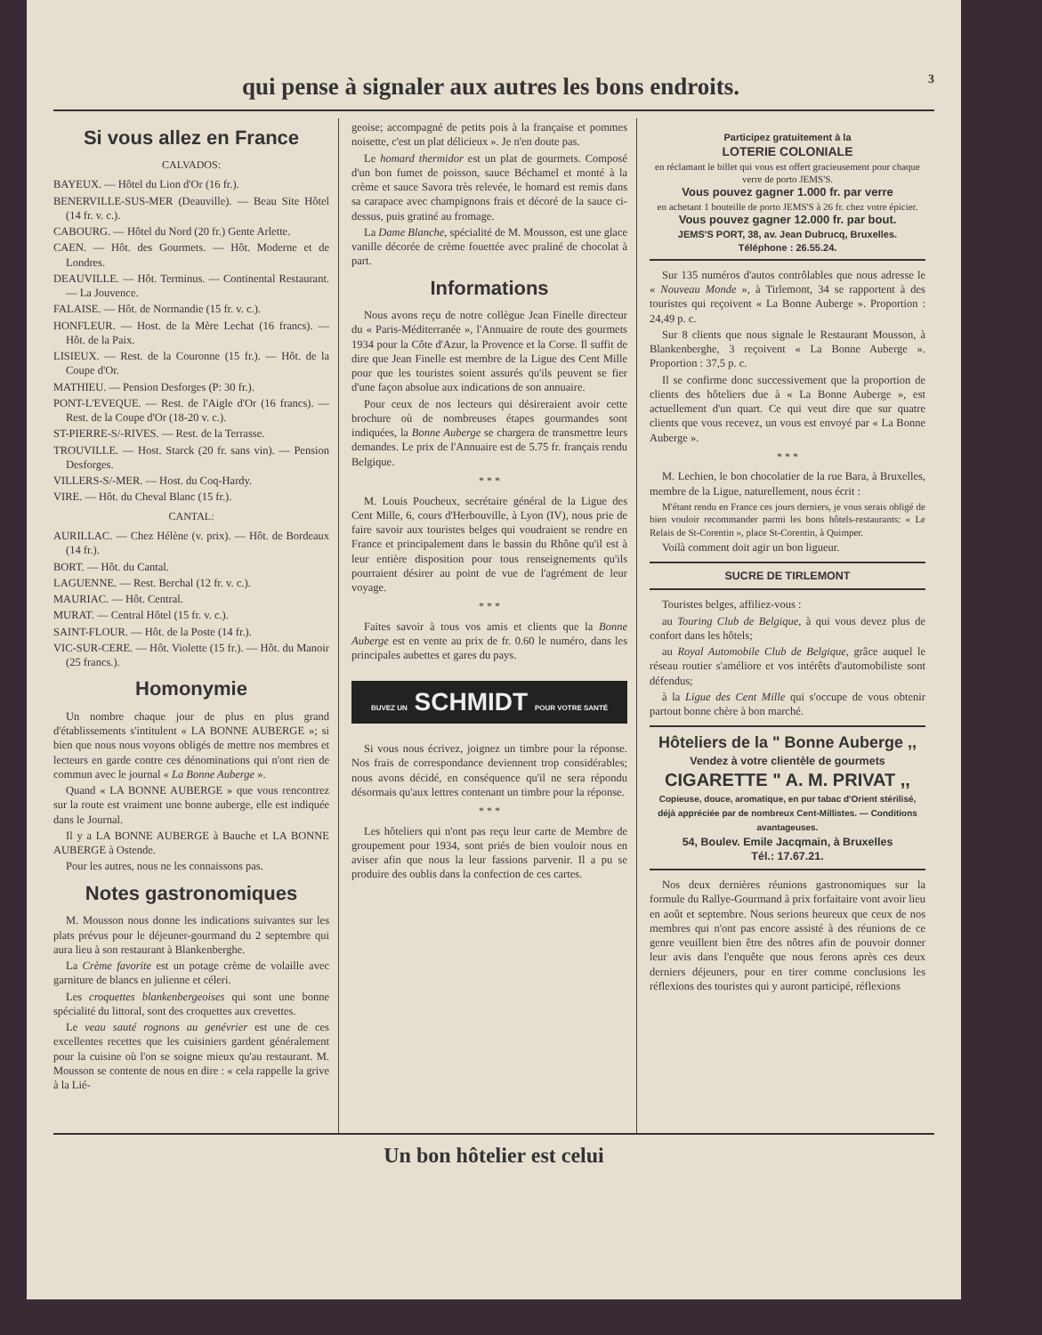qui pense à signaler aux autres les bons endroits. 3
Si vous allez en France
CALVADOS:
BAYEUX. — Hôtel du Lion d'Or (16 fr.).
BENERVILLE-SUS-MER (Deauville). — Beau Site Hôtel (14 fr. v. c.).
CABOURG. — Hôtel du Nord (20 fr.) Gente Arlette.
CAEN. — Hôt. des Gourmets. — Hôt. Moderne et de Londres.
DEAUVILLE. — Hôt. Terminus. — Continental Restaurant. — La Jouvence.
FALAISE. — Hôt. de Normandie (15 fr. v. c.).
HONFLEUR. — Host. de la Mère Lechat (16 francs). — Hôt. de la Paix.
LISIEUX. — Rest. de la Couronne (15 fr.). — Hôt. de la Coupe d'Or.
MATHIEU. — Pension Desforges (P: 30 fr.).
PONT-L'EVEQUE. — Rest. de l'Aigle d'Or (16 francs). — Rest. de la Coupe d'Or (18-20 v. c.).
ST-PIERRE-S/-RIVES. — Rest. de la Terrasse.
TROUVILLE. — Host. Starck (20 fr. sans vin). — Pension Desforges.
VILLERS-S/-MER. — Host. du Coq-Hardy.
VIRE. — Hôt. du Cheval Blanc (15 fr.).
CANTAL:
AURILLAC. — Chez Hélène (v. prix). — Hôt. de Bordeaux (14 fr.).
BORT. — Hôt. du Cantal.
LAGUENNE. — Rest. Berchal (12 fr. v. c.).
MAURIAC. — Hôt. Central.
MURAT. — Central Hôtel (15 fr. v. c.).
SAINT-FLOUR. — Hôt. de la Poste (14 fr.).
VIC-SUR-CERE. — Hôt. Violette (15 fr.). — Hôt. du Manoir (25 francs.).
Homonymie
Un nombre chaque jour de plus en plus grand d'établissements s'intitulent « LA BONNE AUBERGE »; si bien que nous nous voyons obligés de mettre nos membres et lecteurs en garde contre ces dénominations qui n'ont rien de commun avec le journal « La Bonne Auberge ».
Quand « LA BONNE AUBERGE » que vous rencontrez sur la route est vraiment une bonne auberge, elle est indiquée dans le Journal.
Il y a LA BONNE AUBERGE à Bauche et LA BONNE AUBERGE à Ostende.
Pour les autres, nous ne les connaissons pas.
Notes gastronomiques
M. Mousson nous donne les indications suivantes sur les plats prévus pour le déjeuner-gourmand du 2 septembre qui aura lieu à son restaurant à Blankenberghe.
La Crème favorite est un potage crème de volaille avec garniture de blancs en julienne et céleri.
Les croquettes blankenbergeoises qui sont une bonne spécialité du littoral, sont des croquettes aux crevettes.
Le veau sauté rognons au genévrier est une de ces excellentes recettes que les cuisiniers gardent généralement pour la cuisine où l'on se soigne mieux qu'au restaurant. M. Mousson se contente de nous en dire : « cela rappelle la grive à la Lié-
geoise; accompagné de petits pois à la française et pommes noisette, c'est un plat délicieux ». Je n'en doute pas.
Le homard thermidor est un plat de gourmets. Composé d'un bon fumet de poisson, sauce Béchamel et monté à la crème et sauce Savora très relevée, le homard est remis dans sa carapace avec champignons frais et décoré de la sauce ci-dessus, puis gratiné au fromage.
La Dame Blanche, spécialité de M. Mousson, est une glace vanille décorée de crème fouettée avec praliné de chocolat à part.
Informations
Nous avons reçu de notre collègue Jean Finelle directeur du « Paris-Méditerranée », l'Annuaire de route des gourmets 1934 pour la Côte d'Azur, la Provence et la Corse. Il suffit de dire que Jean Finelle est membre de la Ligue des Cent Mille pour que les touristes soient assurés qu'ils peuvent se fier d'une façon absolue aux indications de son annuaire.
Pour ceux de nos lecteurs qui désireraient avoir cette brochure où de nombreuses étapes gourmandes sont indiquées, la Bonne Auberge se chargera de transmettre leurs demandes. Le prix de l'Annuaire est de 5.75 fr. français rendu Belgique.
* * *
M. Louis Poucheux, secrétaire général de la Ligue des Cent Mille, 6, cours d'Herbouville, à Lyon (IV), nous prie de faire savoir aux touristes belges qui voudraient se rendre en France et principalement dans le bassin du Rhône qu'il est à leur entière disposition pour tous renseignements qu'ils pourraient désirer au point de vue de l'agrément de leur voyage.
* * *
Faites savoir à tous vos amis et clients que la Bonne Auberge est en vente au prix de fr. 0.60 le numéro, dans les principales aubettes et gares du pays.
BUVEZ UN SCHMIDT POUR VOTRE SANTÉ
Si vous nous écrivez, joignez un timbre pour la réponse. Nos frais de correspondance deviennent trop considérables; nous avons décidé, en conséquence qu'il ne sera répondu désormais qu'aux lettres contenant un timbre pour la réponse.
* * *
Les hôteliers qui n'ont pas reçu leur carte de Membre de groupement pour 1934, sont priés de bien vouloir nous en aviser afin que nous la leur fassions parvenir. Il a pu se produire des oublis dans la confection de ces cartes.
Participez gratuitement à la
LOTERIE COLONIALE
en réclamant le billet qui vous est offert gracieusement pour chaque verre de porto JEMS'S.
Vous pouvez gagner 1.000 fr. par verre
en achetant 1 bouteille de porto JEMS'S à 26 fr. chez votre épicier.
Vous pouvez gagner 12.000 fr. par bout.
JEMS'S PORT, 38, av. Jean Dubrucq, Bruxelles.
Téléphone : 26.55.24.
Sur 135 numéros d'autos contrôlables que nous adresse le « Nouveau Monde », à Tirlemont, 34 se rapportent à des touristes qui reçoivent « La Bonne Auberge ». Proportion : 24,49 p. c.
Sur 8 clients que nous signale le Restaurant Mousson, à Blankenberghe, 3 reçoivent « La Bonne Auberge ». Proportion : 37,5 p. c.
Il se confirme donc successivement que la proportion de clients des hôteliers due à « La Bonne Auberge », est actuellement d'un quart. Ce qui veut dire que sur quatre clients que vous recevez, un vous est envoyé par « La Bonne Auberge ».
* * *
M. Lechien, le bon chocolatier de la rue Bara, à Bruxelles, membre de la Ligue, naturellement, nous écrit :
M'étant rendu en France ces jours derniers, je vous serais obligé de bien vouloir recommander parmi les bons hôtels-restaurants: « Le Relais de St-Corentin », place St-Corentin, à Quimper.
Voilà comment doit agir un bon ligueur.
SUCRE DE TIRLEMONT
Touristes belges, affiliez-vous :
au Touring Club de Belgique, à qui vous devez plus de confort dans les hôtels;
au Royal Automobile Club de Belgique, grâce auquel le réseau routier s'améliore et vos intérêts d'automobiliste sont défendus;
à la Ligue des Cent Mille qui s'occupe de vous obtenir partout bonne chère à bon marché.
Hôteliers de la " Bonne Auberge ,,
Vendez à votre clientèle de gourmets
CIGARETTE " A. M. PRIVAT ,,
Copieuse, douce, aromatique, en pur tabac d'Orient stérilisé, déjà appréciée par de nombreux Cent-Millistes. — Conditions avantageuses.
54, Boulev. Emile Jacqmain, à Bruxelles
Tél.: 17.67.21.
Nos deux dernières réunions gastronomiques sur la formule du Rallye-Gourmand à prix forfaitaire vont avoir lieu en août et septembre. Nous serions heureux que ceux de nos membres qui n'ont pas encore assisté à des réunions de ce genre veuillent bien être des nôtres afin de pouvoir donner leur avis dans l'enquête que nous ferons après ces deux derniers déjeuners, pour en tirer comme conclusions les réflexions des touristes qui y auront participé, réflexions
Un bon hôtelier est celui